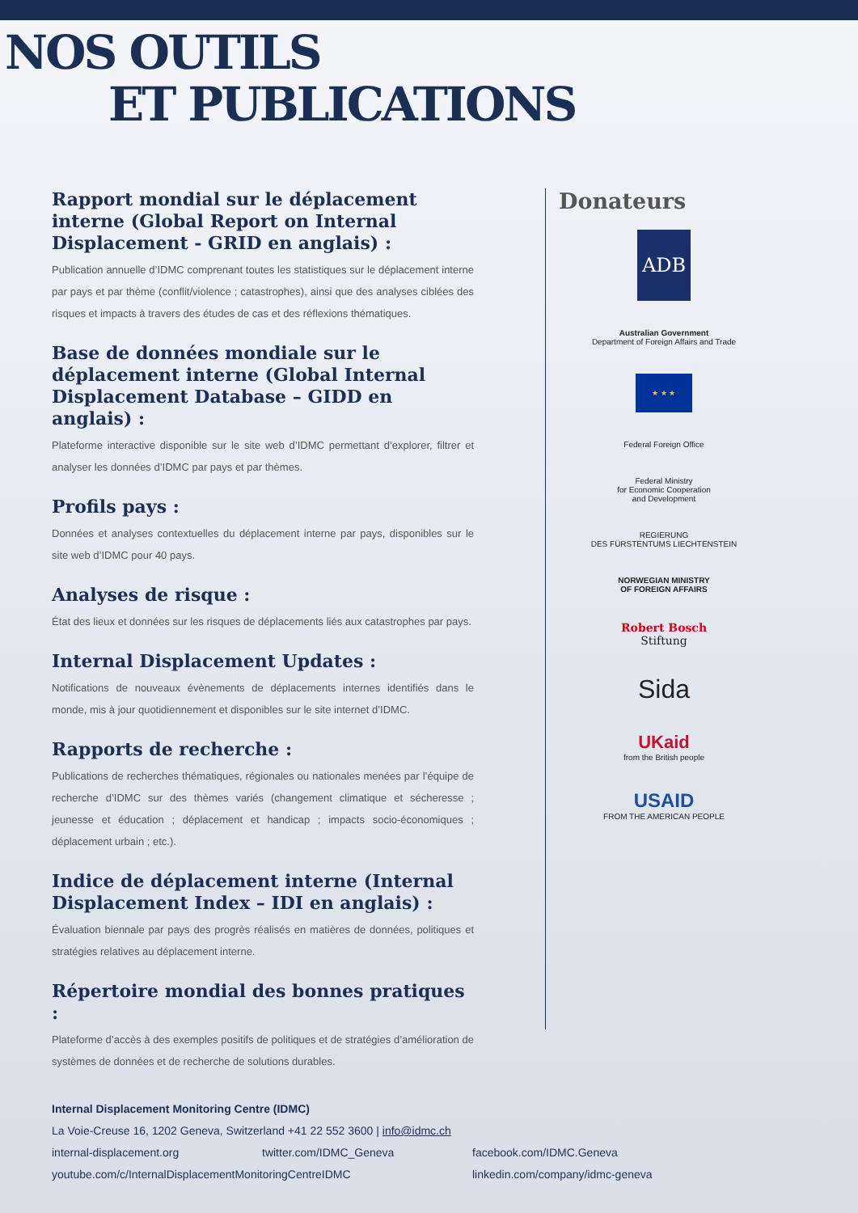NOS OUTILS
ET PUBLICATIONS
Rapport mondial sur le déplacement interne (Global Report on Internal Displacement - GRID en anglais) :
Publication annuelle d’IDMC comprenant toutes les statistiques sur le déplacement interne par pays et par thème (conflit/violence ; catastrophes), ainsi que des analyses ciblées des risques et impacts à travers des études de cas et des réflexions thématiques.
Base de données mondiale sur le déplacement interne (Global Internal Displacement Database – GIDD en anglais) :
Plateforme interactive disponible sur le site web d’IDMC permettant d’explorer, filtrer et analyser les données d’IDMC par pays et par thèmes.
Profils pays :
Données et analyses contextuelles du déplacement interne par pays, disponibles sur le site web d’IDMC pour 40 pays.
Analyses de risque :
État des lieux et données sur les risques de déplacements liés aux catastrophes par pays.
Internal Displacement Updates :
Notifications de nouveaux évènements de déplacements internes identifiés dans le monde, mis à jour quotidiennement et disponibles sur le site internet d’IDMC.
Rapports de recherche :
Publications de recherches thématiques, régionales ou nationales menées par l’équipe de recherche d’IDMC sur des thèmes variés (changement climatique et sécheresse ; jeunesse et éducation ; déplacement et handicap ; impacts socio-économiques ; déplacement urbain ; etc.).
Indice de déplacement interne (Internal Displacement Index – IDI en anglais) :
Évaluation biennale par pays des progrès réalisés en matières de données, politiques et stratégies relatives au déplacement interne.
Répertoire mondial des bonnes pratiques :
Plateforme d’accès à des exemples positifs de politiques et de stratégies d’amélioration de systèmes de données et de recherche de solutions durables.
Donateurs
ADB
Australian Government
Department of Foreign Affairs and Trade
★ ★ ★
Federal Foreign Office
Federal Ministry
for Economic Cooperation
and Development
REGIERUNG
DES FÜRSTENTUMS LIECHTENSTEIN
NORWEGIAN MINISTRY
OF FOREIGN AFFAIRS
Robert Bosch
Stiftung
Sida
UKaid
from the British people
USAID
FROM THE AMERICAN PEOPLE
Internal Displacement Monitoring Centre (IDMC)
La Voie-Creuse 16, 1202 Geneva, Switzerland +41 22 552 3600 | info@idmc.ch
internal-displacement.org twitter.com/IDMC_Geneva facebook.com/IDMC.Geneva
youtube.com/c/InternalDisplacementMonitoringCentreIDMC linkedin.com/company/idmc-geneva